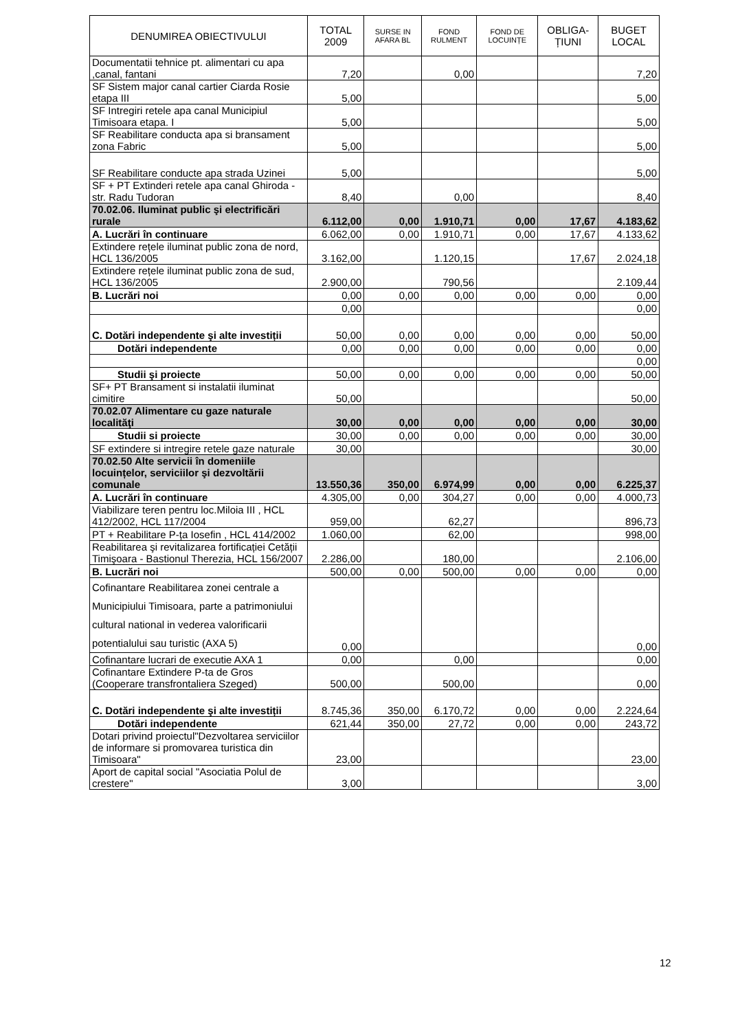| DENUMIREA OBIECTIVULUI | TOTAL 2009 | SURSE IN AFARA BL | FOND RULMENT | FOND DE LOCUINȚE | OBLIGA-ȚIUNI | BUGET LOCAL |
| --- | --- | --- | --- | --- | --- | --- |
| Documentatii tehnice pt. alimentari cu apa ,canal, fantani | 7,20 | | 0,00 | | | 7,20 |
| SF Sistem major canal cartier Ciarda Rosie etapa III | 5,00 | | | | | 5,00 |
| SF Intregiri retele apa canal Municipiul Timisoara etapa. I | 5,00 | | | | | 5,00 |
| SF Reabilitare conducta apa si bransament zona Fabric | 5,00 | | | | | 5,00 |
| SF Reabilitare conducte apa strada Uzinei | 5,00 | | | | | 5,00 |
| SF + PT Extinderi retele apa canal Ghiroda - str. Radu Tudoran | 8,40 | | 0,00 | | | 8,40 |
| 70.02.06. Iluminat public şi electrificări rurale | 6.112,00 | 0,00 | 1.910,71 | 0,00 | 17,67 | 4.183,62 |
| A. Lucrări în continuare | 6.062,00 | 0,00 | 1.910,71 | 0,00 | 17,67 | 4.133,62 |
| Extindere rețele iluminat public zona de nord, HCL 136/2005 | 3.162,00 | | 1.120,15 | | 17,67 | 2.024,18 |
| Extindere rețele iluminat public zona de sud, HCL 136/2005 | 2.900,00 | | 790,56 | | | 2.109,44 |
| B. Lucrări noi | 0,00 | 0,00 | 0,00 | 0,00 | 0,00 | 0,00 |
| | 0,00 | | | | | 0,00 |
| C. Dotări independente şi alte investiții | 50,00 | 0,00 | 0,00 | 0,00 | 0,00 | 50,00 |
| Dotări independente | 0,00 | 0,00 | 0,00 | 0,00 | 0,00 | 0,00 |
| | | | | | | 0,00 |
| Studii şi proiecte | 50,00 | 0,00 | 0,00 | 0,00 | 0,00 | 50,00 |
| SF+ PT Bransament si instalatii iluminat cimitire | 50,00 | | | | | 50,00 |
| 70.02.07 Alimentare cu gaze naturale localităţi | 30,00 | 0,00 | 0,00 | 0,00 | 0,00 | 30,00 |
| Studii si proiecte | 30,00 | 0,00 | 0,00 | 0,00 | 0,00 | 30,00 |
| SF extindere si intregire retele gaze naturale | 30,00 | | | | | 30,00 |
| 70.02.50 Alte servicii în domeniile locuințelor, serviciilor şi dezvoltării comunale | 13.550,36 | 350,00 | 6.974,99 | 0,00 | 0,00 | 6.225,37 |
| A. Lucrări în continuare | 4.305,00 | 0,00 | 304,27 | 0,00 | 0,00 | 4.000,73 |
| Viabilizare teren pentru loc.Miloia III , HCL 412/2002, HCL 117/2004 | 959,00 | | 62,27 | | | 896,73 |
| PT + Reabilitare P-ța Iosefin , HCL 414/2002 | 1.060,00 | | 62,00 | | | 998,00 |
| Reabilitarea şi revitalizarea fortificației Cetății Timişoara - Bastionul Therezia, HCL 156/2007 | 2.286,00 | | 180,00 | | | 2.106,00 |
| B. Lucrări noi | 500,00 | 0,00 | 500,00 | 0,00 | 0,00 | 0,00 |
| Cofinantare Reabilitarea zonei centrale a Municipiului Timisoara, parte a patrimoniului cultural national in vederea valorificarii potentialului sau turistic (AXA 5) | 0,00 | | | | | 0,00 |
| Cofinantare lucrari de executie AXA 1 | 0,00 | | 0,00 | | | 0,00 |
| Cofinantare Extindere P-ta de Gros (Cooperare transfrontaliera Szeged) | 500,00 | | 500,00 | | | 0,00 |
| C. Dotări independente şi alte investiții | 8.745,36 | 350,00 | 6.170,72 | 0,00 | 0,00 | 2.224,64 |
| Dotări independente | 621,44 | 350,00 | 27,72 | 0,00 | 0,00 | 243,72 |
| Dotari privind proiectul"Dezvoltarea serviciilor de informare si promovarea turistica din Timisoara" | 23,00 | | | | | 23,00 |
| Aport de capital social "Asociatia Polul de crestere" | 3,00 | | | | | 3,00 |
12